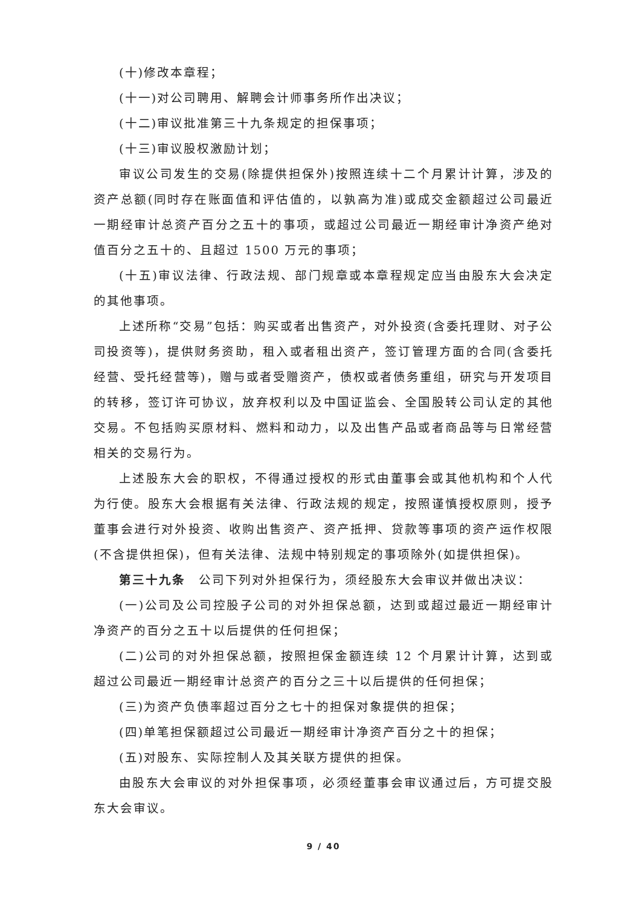(十)修改本章程；
(十一)对公司聘用、解聘会计师事务所作出决议；
(十二)审议批准第三十九条规定的担保事项；
(十三)审议股权激励计划；
审议公司发生的交易(除提供担保外)按照连续十二个月累计计算，涉及的资产总额(同时存在账面值和评估值的，以孰高为准)或成交金额超过公司最近一期经审计总资产百分之五十的事项，或超过公司最近一期经审计净资产绝对值百分之五十的、且超过 1500 万元的事项；
(十五)审议法律、行政法规、部门规章或本章程规定应当由股东大会决定的其他事项。
上述所称“交易”包括：购买或者出售资产，对外投资(含委托理财、对子公司投资等)，提供财务资助，租入或者租出资产，签订管理方面的合同(含委托经营、受托经营等)，赠与或者受赠资产，债权或者债务重组，研究与开发项目的转移，签订许可协议，放弃权利以及中国证监会、全国股转公司认定的其他交易。不包括购买原材料、燃料和动力，以及出售产品或者商品等与日常经营相关的交易行为。
上述股东大会的职权，不得通过授权的形式由董事会或其他机构和个人代为行使。股东大会根据有关法律、行政法规的规定，按照谨慎授权原则，授予董事会进行对外投资、收购出售资产、资产抵押、贷款等事项的资产运作权限(不含提供担保)，但有关法律、法规中特别规定的事项除外(如提供担保)。
第三十九条　公司下列对外担保行为，须经股东大会审议并做出决议：
(一)公司及公司控股子公司的对外担保总额，达到或超过最近一期经审计净资产的百分之五十以后提供的任何担保；
(二)公司的对外担保总额，按照担保金额连续 12 个月累计计算，达到或超过公司最近一期经审计总资产的百分之三十以后提供的任何担保；
(三)为资产负债率超过百分之七十的担保对象提供的担保；
(四)单笔担保额超过公司最近一期经审计净资产百分之十的担保；
(五)对股东、实际控制人及其关联方提供的担保。
由股东大会审议的对外担保事项，必须经董事会审议通过后，方可提交股东大会审议。
9 / 40